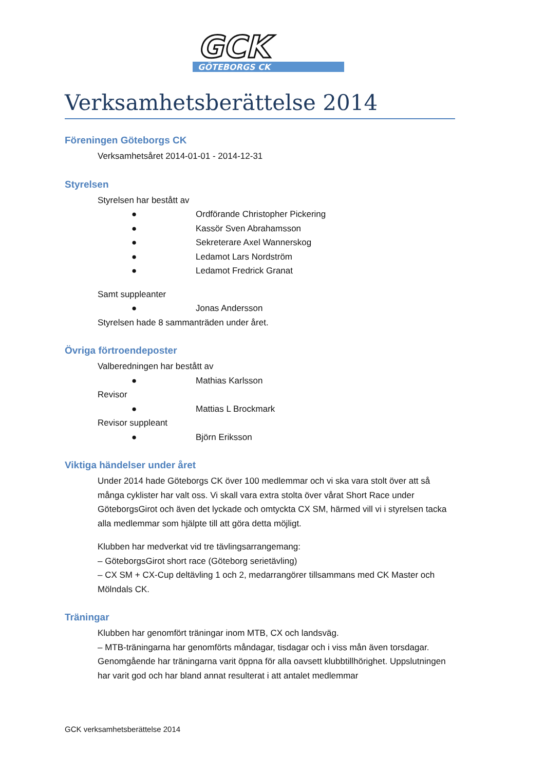GCK
GÖTEBORGS CK
Verksamhetsberättelse 2014
Föreningen Göteborgs CK
Verksamhetsåret 2014-01-01 - 2014-12-31
Styrelsen
Styrelsen har bestått av
● Ordförande Christopher Pickering
● Kassör Sven Abrahamsson
● Sekreterare Axel Wannerskog
● Ledamot Lars Nordström
● Ledamot Fredrick Granat
Samt suppleanter
● Jonas Andersson
Styrelsen hade 8 sammanträden under året.
Övriga förtroendeposter
Valberedningen har bestått av
● Mathias Karlsson
Revisor
● Mattias L Brockmark
Revisor suppleant
● Björn Eriksson
Viktiga händelser under året
Under 2014 hade Göteborgs CK över 100 medlemmar och vi ska vara stolt över att så många cyklister har valt oss. Vi skall vara extra stolta över vårat Short Race under GöteborgsGirot och även det lyckade och omtyckta CX SM, härmed vill vi i styrelsen tacka alla medlemmar som hjälpte till att göra detta möjligt.
Klubben har medverkat vid tre tävlingsarrangemang:
– GöteborgsGirot short race (Göteborg serietävling)
– CX SM + CX-Cup deltävling 1 och 2, medarrangörer tillsammans med CK Master och Mölndals CK.
Träningar
Klubben har genomfört träningar inom MTB, CX och landsväg.
– MTB-träningarna har genomförts måndagar, tisdagar och i viss mån även torsdagar. Genomgående har träningarna varit öppna för alla oavsett klubbtillhörighet. Uppslutningen har varit god och har bland annat resulterat i att antalet medlemmar
GCK verksamhetsberättelse 2014